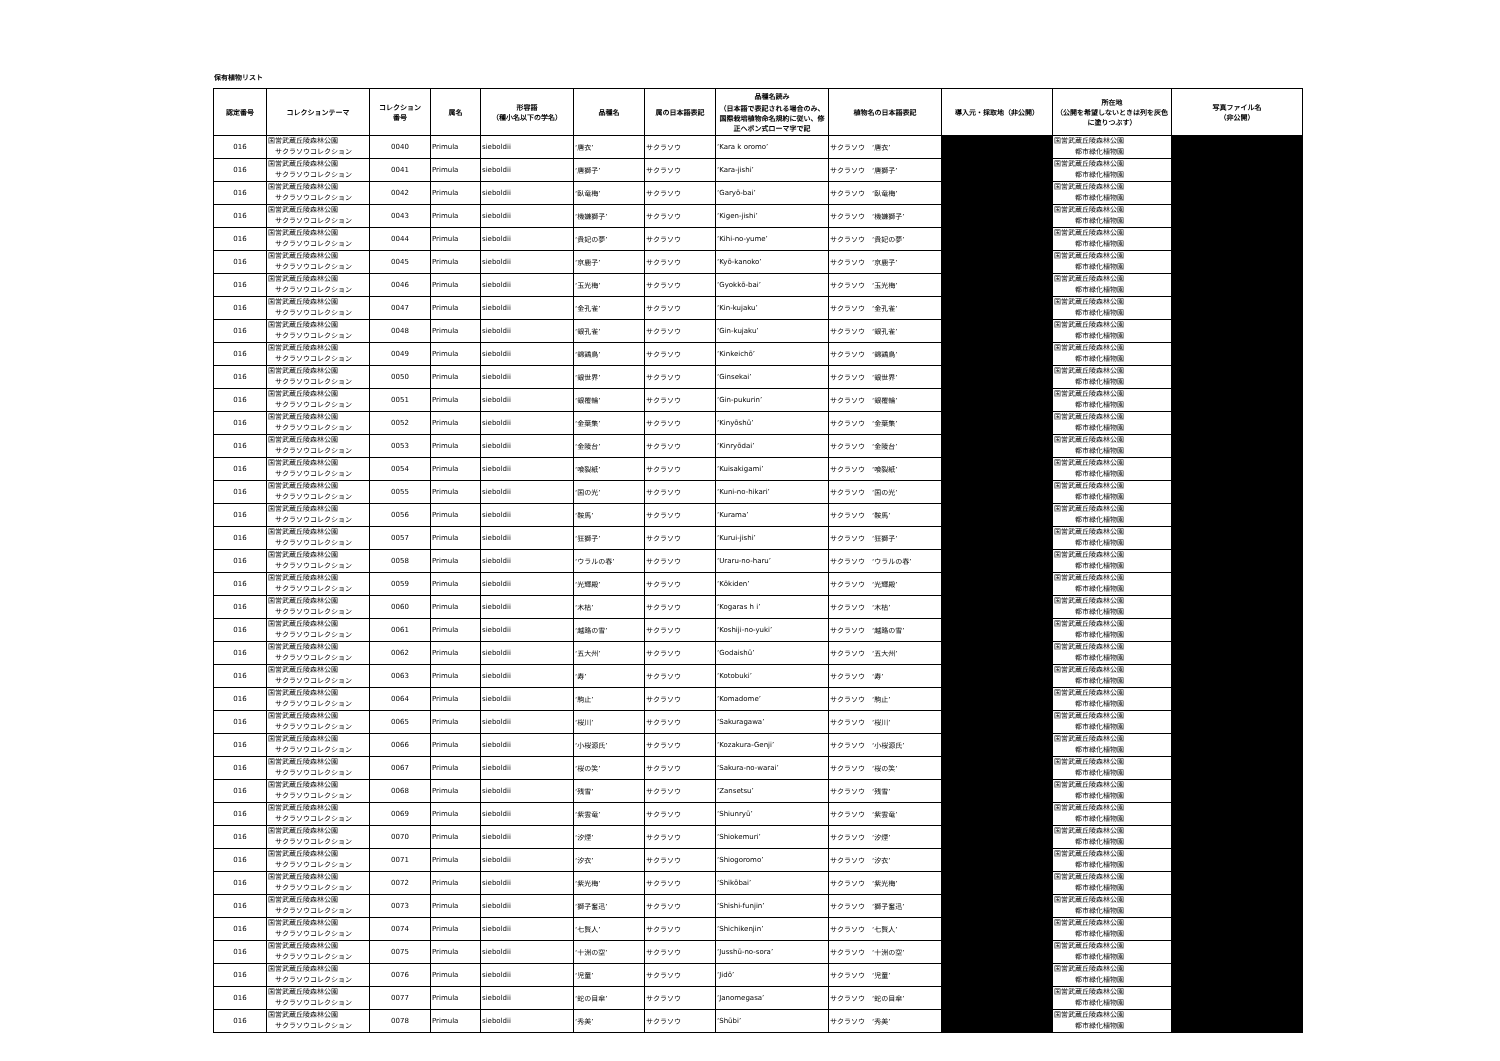保有植物リスト
| 認定番号 | コレクションテーマ | コレクション 番号 | 属名 | 形容語 （種小名以下の学名） | 品種名 | 属の日本語表記 | 品種名読み （日本語で表記される場合のみ、国際栽培植物命名規約に従い、修正ヘボン式ローマ字で記 | 植物名の日本語表記 | 導入元・採取地（非公開） | 所在地 （公開を希望しないときは列を灰色に塗りつぶす） | 写真ファイル名 （非公開） |
| --- | --- | --- | --- | --- | --- | --- | --- | --- | --- | --- | --- |
| 016 | 国営武蔵丘陵森林公園 サクラソウコレクション | 0040 | Primula | sieboldii | ‘唐衣’ | サクラソウ | ‘Kara k oromo’ | サクラソウ ‘唐衣’ | | 国営武蔵丘陵森林公園 都市緑化植物園 | |
| 016 | 国営武蔵丘陵森林公園 サクラソウコレクション | 0041 | Primula | sieboldii | ‘唐獅子’ | サクラソウ | ‘Kara-jishi’ | サクラソウ ‘唐獅子’ | | 国営武蔵丘陵森林公園 都市緑化植物園 | |
| 016 | 国営武蔵丘陵森林公園 サクラソウコレクション | 0042 | Primula | sieboldii | ‘臥竜梅’ | サクラソウ | ‘Garyō-bai’ | サクラソウ ‘臥竜梅’ | | 国営武蔵丘陵森林公園 都市緑化植物園 | |
| 016 | 国営武蔵丘陵森林公園 サクラソウコレクション | 0043 | Primula | sieboldii | ‘機嫌獅子’ | サクラソウ | ‘Kigen-jishi’ | サクラソウ ‘機嫌獅子’ | | 国営武蔵丘陵森林公園 都市緑化植物園 | |
| 016 | 国営武蔵丘陵森林公園 サクラソウコレクション | 0044 | Primula | sieboldii | ‘貴妃の夢’ | サクラソウ | ‘Kihi-no-yume’ | サクラソウ ‘貴妃の夢’ | | 国営武蔵丘陵森林公園 都市緑化植物園 | |
| 016 | 国営武蔵丘陵森林公園 サクラソウコレクション | 0045 | Primula | sieboldii | ‘京鹿子’ | サクラソウ | ‘Kyō-kanoko’ | サクラソウ ‘京鹿子’ | | 国営武蔵丘陵森林公園 都市緑化植物園 | |
| 016 | 国営武蔵丘陵森林公園 サクラソウコレクション | 0046 | Primula | sieboldii | ‘玉光梅’ | サクラソウ | ‘Gyokkō-bai’ | サクラソウ ‘玉光梅’ | | 国営武蔵丘陵森林公園 都市緑化植物園 | |
| 016 | 国営武蔵丘陵森林公園 サクラソウコレクション | 0047 | Primula | sieboldii | ‘金孔雀’ | サクラソウ | ‘Kin-kujaku’ | サクラソウ ‘金孔雀’ | | 国営武蔵丘陵森林公園 都市緑化植物園 | |
| 016 | 国営武蔵丘陵森林公園 サクラソウコレクション | 0048 | Primula | sieboldii | ‘銀孔雀’ | サクラソウ | ‘Gin-kujaku’ | サクラソウ ‘銀孔雀’ | | 国営武蔵丘陵森林公園 都市緑化植物園 | |
| 016 | 国営武蔵丘陵森林公園 サクラソウコレクション | 0049 | Primula | sieboldii | ‘錦鶏鳥’ | サクラソウ | ‘Kinkeichō’ | サクラソウ ‘錦鶏鳥’ | | 国営武蔵丘陵森林公園 都市緑化植物園 | |
| 016 | 国営武蔵丘陵森林公園 サクラソウコレクション | 0050 | Primula | sieboldii | ‘銀世界’ | サクラソウ | ‘Ginsekai’ | サクラソウ ‘銀世界’ | | 国営武蔵丘陵森林公園 都市緑化植物園 | |
| 016 | 国営武蔵丘陵森林公園 サクラソウコレクション | 0051 | Primula | sieboldii | ‘銀覆輪’ | サクラソウ | ‘Gin-pukurin’ | サクラソウ ‘銀覆輪’ | | 国営武蔵丘陵森林公園 都市緑化植物園 | |
| 016 | 国営武蔵丘陵森林公園 サクラソウコレクション | 0052 | Primula | sieboldii | ‘金葉集’ | サクラソウ | ‘Kinyōshū’ | サクラソウ ‘金葉集’ | | 国営武蔵丘陵森林公園 都市緑化植物園 | |
| 016 | 国営武蔵丘陵森林公園 サクラソウコレクション | 0053 | Primula | sieboldii | ‘金陵台’ | サクラソウ | ‘Kinryōdai’ | サクラソウ ‘金陵台’ | | 国営武蔵丘陵森林公園 都市緑化植物園 | |
| 016 | 国営武蔵丘陵森林公園 サクラソウコレクション | 0054 | Primula | sieboldii | ‘喰裂紙’ | サクラソウ | ‘Kuisakigami’ | サクラソウ ‘喰裂紙’ | | 国営武蔵丘陵森林公園 都市緑化植物園 | |
| 016 | 国営武蔵丘陵森林公園 サクラソウコレクション | 0055 | Primula | sieboldii | ‘国の光’ | サクラソウ | ‘Kuni-no-hikari’ | サクラソウ ‘国の光’ | | 国営武蔵丘陵森林公園 都市緑化植物園 | |
| 016 | 国営武蔵丘陵森林公園 サクラソウコレクション | 0056 | Primula | sieboldii | ‘鞍馬’ | サクラソウ | ‘Kurama’ | サクラソウ ‘鞍馬’ | | 国営武蔵丘陵森林公園 都市緑化植物園 | |
| 016 | 国営武蔵丘陵森林公園 サクラソウコレクション | 0057 | Primula | sieboldii | ‘狂獅子’ | サクラソウ | ‘Kurui-jishi’ | サクラソウ ‘狂獅子’ | | 国営武蔵丘陵森林公園 都市緑化植物園 | |
| 016 | 国営武蔵丘陵森林公園 サクラソウコレクション | 0058 | Primula | sieboldii | ‘ウラルの春’ | サクラソウ | ‘Uraru-no-haru’ | サクラソウ ‘ウラルの春’ | | 国営武蔵丘陵森林公園 都市緑化植物園 | |
| 016 | 国営武蔵丘陵森林公園 サクラソウコレクション | 0059 | Primula | sieboldii | ‘光輝殿’ | サクラソウ | ‘Kōkiden’ | サクラソウ ‘光輝殿’ | | 国営武蔵丘陵森林公園 都市緑化植物園 | |
| 016 | 国営武蔵丘陵森林公園 サクラソウコレクション | 0060 | Primula | sieboldii | ‘木枯’ | サクラソウ | ‘Kogaras h i’ | サクラソウ ‘木枯’ | | 国営武蔵丘陵森林公園 都市緑化植物園 | |
| 016 | 国営武蔵丘陵森林公園 サクラソウコレクション | 0061 | Primula | sieboldii | ‘越路の雪’ | サクラソウ | ‘Koshiji-no-yuki’ | サクラソウ ‘越路の雪’ | | 国営武蔵丘陵森林公園 都市緑化植物園 | |
| 016 | 国営武蔵丘陵森林公園 サクラソウコレクション | 0062 | Primula | sieboldii | ‘五大州’ | サクラソウ | ‘Godaishū’ | サクラソウ ‘五大州’ | | 国営武蔵丘陵森林公園 都市緑化植物園 | |
| 016 | 国営武蔵丘陵森林公園 サクラソウコレクション | 0063 | Primula | sieboldii | ‘寿’ | サクラソウ | ‘Kotobuki’ | サクラソウ ‘寿’ | | 国営武蔵丘陵森林公園 都市緑化植物園 | |
| 016 | 国営武蔵丘陵森林公園 サクラソウコレクション | 0064 | Primula | sieboldii | ‘駒止’ | サクラソウ | ‘Komadome’ | サクラソウ ‘駒止’ | | 国営武蔵丘陵森林公園 都市緑化植物園 | |
| 016 | 国営武蔵丘陵森林公園 サクラソウコレクション | 0065 | Primula | sieboldii | ‘桜川’ | サクラソウ | ‘Sakuragawa’ | サクラソウ ‘桜川’ | | 国営武蔵丘陵森林公園 都市緑化植物園 | |
| 016 | 国営武蔵丘陵森林公園 サクラソウコレクション | 0066 | Primula | sieboldii | ‘小桜源氏’ | サクラソウ | ‘Kozakura-Genji’ | サクラソウ ‘小桜源氏’ | | 国営武蔵丘陵森林公園 都市緑化植物園 | |
| 016 | 国営武蔵丘陵森林公園 サクラソウコレクション | 0067 | Primula | sieboldii | ‘桜の笑’ | サクラソウ | ‘Sakura-no-warai’ | サクラソウ ‘桜の笑’ | | 国営武蔵丘陵森林公園 都市緑化植物園 | |
| 016 | 国営武蔵丘陵森林公園 サクラソウコレクション | 0068 | Primula | sieboldii | ‘残雪’ | サクラソウ | ‘Zansetsu’ | サクラソウ ‘残雪’ | | 国営武蔵丘陵森林公園 都市緑化植物園 | |
| 016 | 国営武蔵丘陵森林公園 サクラソウコレクション | 0069 | Primula | sieboldii | ‘紫雲竜’ | サクラソウ | ‘Shiunryū’ | サクラソウ ‘紫雲竜’ | | 国営武蔵丘陵森林公園 都市緑化植物園 | |
| 016 | 国営武蔵丘陵森林公園 サクラソウコレクション | 0070 | Primula | sieboldii | ‘汐煙’ | サクラソウ | ‘Shiokemuri’ | サクラソウ ‘汐煙’ | | 国営武蔵丘陵森林公園 都市緑化植物園 | |
| 016 | 国営武蔵丘陵森林公園 サクラソウコレクション | 0071 | Primula | sieboldii | ‘汐衣’ | サクラソウ | ‘Shiogoromo’ | サクラソウ ‘汐衣’ | | 国営武蔵丘陵森林公園 都市緑化植物園 | |
| 016 | 国営武蔵丘陵森林公園 サクラソウコレクション | 0072 | Primula | sieboldii | ‘紫光梅’ | サクラソウ | ‘Shikōbai’ | サクラソウ ‘紫光梅’ | | 国営武蔵丘陵森林公園 都市緑化植物園 | |
| 016 | 国営武蔵丘陵森林公園 サクラソウコレクション | 0073 | Primula | sieboldii | ‘獅子奮迅’ | サクラソウ | ‘Shishi-funjin’ | サクラソウ ‘獅子奮迅’ | | 国営武蔵丘陵森林公園 都市緑化植物園 | |
| 016 | 国営武蔵丘陵森林公園 サクラソウコレクション | 0074 | Primula | sieboldii | ‘七賢人’ | サクラソウ | ‘Shichikenjin’ | サクラソウ ‘七賢人’ | | 国営武蔵丘陵森林公園 都市緑化植物園 | |
| 016 | 国営武蔵丘陵森林公園 サクラソウコレクション | 0075 | Primula | sieboldii | ‘十洲の空’ | サクラソウ | ‘Jusshū-no-sora’ | サクラソウ ‘十洲の空’ | | 国営武蔵丘陵森林公園 都市緑化植物園 | |
| 016 | 国営武蔵丘陵森林公園 サクラソウコレクション | 0076 | Primula | sieboldii | ‘児童’ | サクラソウ | ‘Jidō’ | サクラソウ ‘児童’ | | 国営武蔵丘陵森林公園 都市緑化植物園 | |
| 016 | 国営武蔵丘陵森林公園 サクラソウコレクション | 0077 | Primula | sieboldii | ‘蛇の目傘’ | サクラソウ | ‘Janomegasa’ | サクラソウ ‘蛇の目傘’ | | 国営武蔵丘陵森林公園 都市緑化植物園 | |
| 016 | 国営武蔵丘陵森林公園 サクラソウコレクション | 0078 | Primula | sieboldii | ‘秀美’ | サクラソウ | ‘Shūbi’ | サクラソウ ‘秀美’ | | 国営武蔵丘陵森林公園 都市緑化植物園 | |